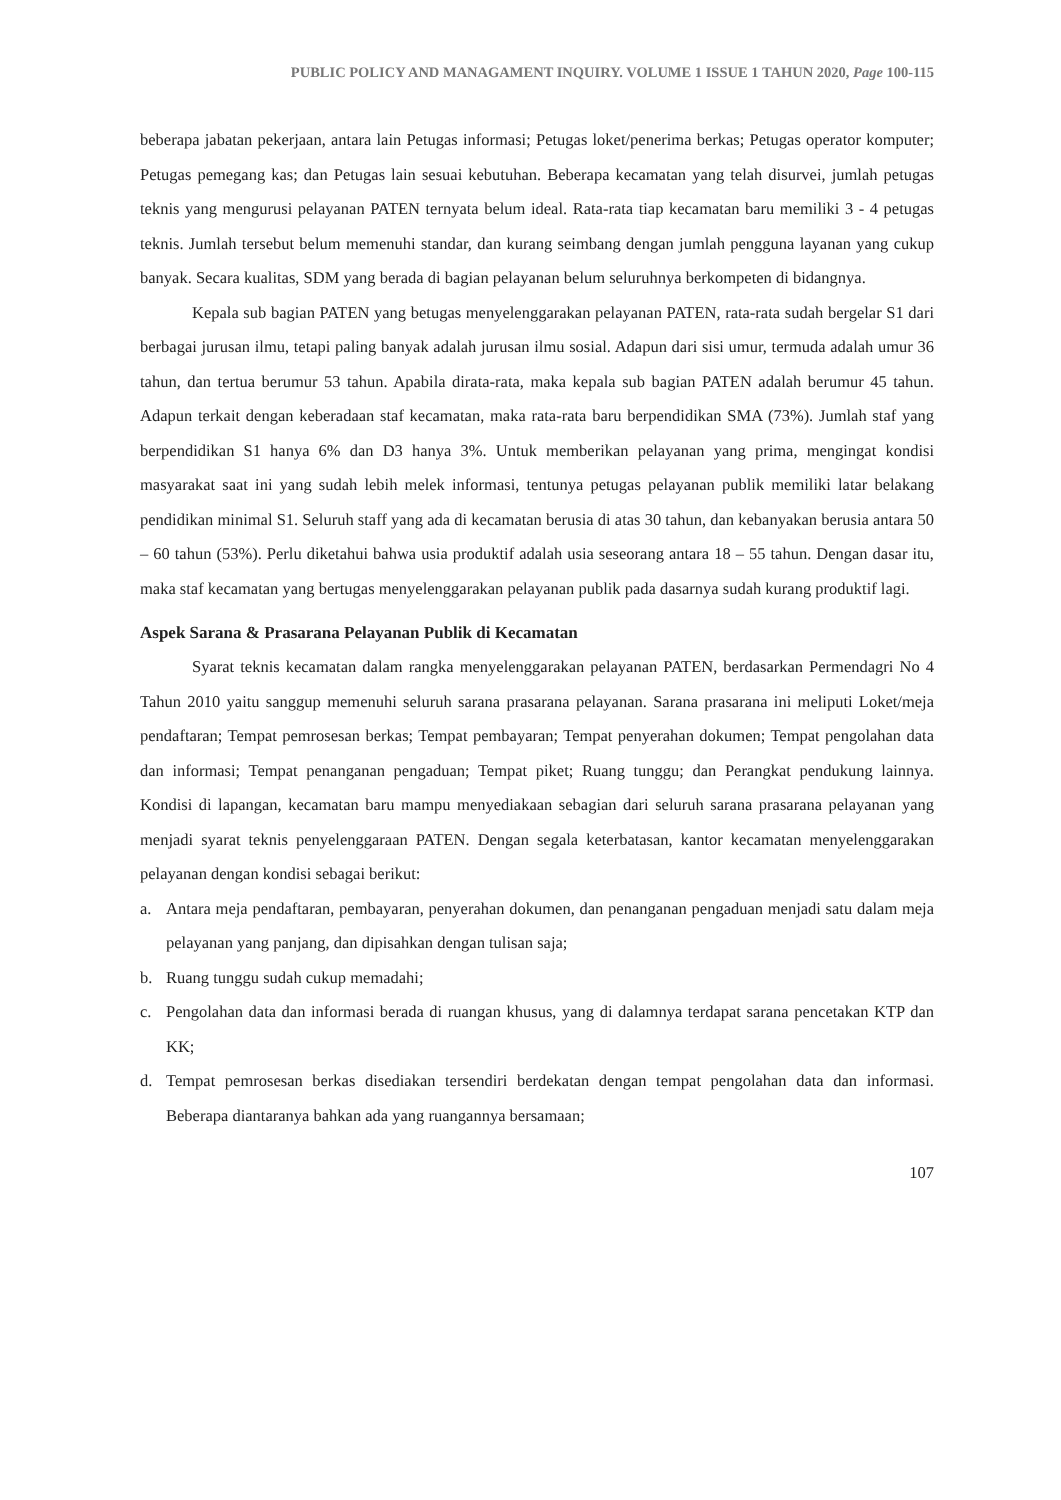PUBLIC POLICY AND MANAGAMENT INQUIRY. VOLUME 1 ISSUE 1 TAHUN 2020, Page 100-115
beberapa jabatan pekerjaan, antara lain Petugas informasi; Petugas loket/penerima berkas; Petugas operator komputer; Petugas pemegang kas; dan Petugas lain sesuai kebutuhan. Beberapa kecamatan yang telah disurvei, jumlah petugas teknis yang mengurusi pelayanan PATEN ternyata belum ideal. Rata-rata tiap kecamatan baru memiliki 3 - 4 petugas teknis. Jumlah tersebut belum memenuhi standar, dan kurang seimbang dengan jumlah pengguna layanan yang cukup banyak. Secara kualitas, SDM yang berada di bagian pelayanan belum seluruhnya berkompeten di bidangnya.
Kepala sub bagian PATEN yang betugas menyelenggarakan pelayanan PATEN, rata-rata sudah bergelar S1 dari berbagai jurusan ilmu, tetapi paling banyak adalah jurusan ilmu sosial. Adapun dari sisi umur, termuda adalah umur 36 tahun, dan tertua berumur 53 tahun. Apabila dirata-rata, maka kepala sub bagian PATEN adalah berumur 45 tahun. Adapun terkait dengan keberadaan staf kecamatan, maka rata-rata baru berpendidikan SMA (73%). Jumlah staf yang berpendidikan S1 hanya 6% dan D3 hanya 3%. Untuk memberikan pelayanan yang prima, mengingat kondisi masyarakat saat ini yang sudah lebih melek informasi, tentunya petugas pelayanan publik memiliki latar belakang pendidikan minimal S1. Seluruh staff yang ada di kecamatan berusia di atas 30 tahun, dan kebanyakan berusia antara 50 – 60 tahun (53%). Perlu diketahui bahwa usia produktif adalah usia seseorang antara 18 – 55 tahun. Dengan dasar itu, maka staf kecamatan yang bertugas menyelenggarakan pelayanan publik pada dasarnya sudah kurang produktif lagi.
Aspek Sarana & Prasarana Pelayanan Publik di Kecamatan
Syarat teknis kecamatan dalam rangka menyelenggarakan pelayanan PATEN, berdasarkan Permendagri No 4 Tahun 2010 yaitu sanggup memenuhi seluruh sarana prasarana pelayanan. Sarana prasarana ini meliputi Loket/meja pendaftaran; Tempat pemrosesan berkas; Tempat pembayaran; Tempat penyerahan dokumen; Tempat pengolahan data dan informasi; Tempat penanganan pengaduan; Tempat piket; Ruang tunggu; dan Perangkat pendukung lainnya. Kondisi di lapangan, kecamatan baru mampu menyediakaan sebagian dari seluruh sarana prasarana pelayanan yang menjadi syarat teknis penyelenggaraan PATEN. Dengan segala keterbatasan, kantor kecamatan menyelenggarakan pelayanan dengan kondisi sebagai berikut:
a. Antara meja pendaftaran, pembayaran, penyerahan dokumen, dan penanganan pengaduan menjadi satu dalam meja pelayanan yang panjang, dan dipisahkan dengan tulisan saja;
b. Ruang tunggu sudah cukup memadahi;
c. Pengolahan data dan informasi berada di ruangan khusus, yang di dalamnya terdapat sarana pencetakan KTP dan KK;
d. Tempat pemrosesan berkas disediakan tersendiri berdekatan dengan tempat pengolahan data dan informasi. Beberapa diantaranya bahkan ada yang ruangannya bersamaan;
107